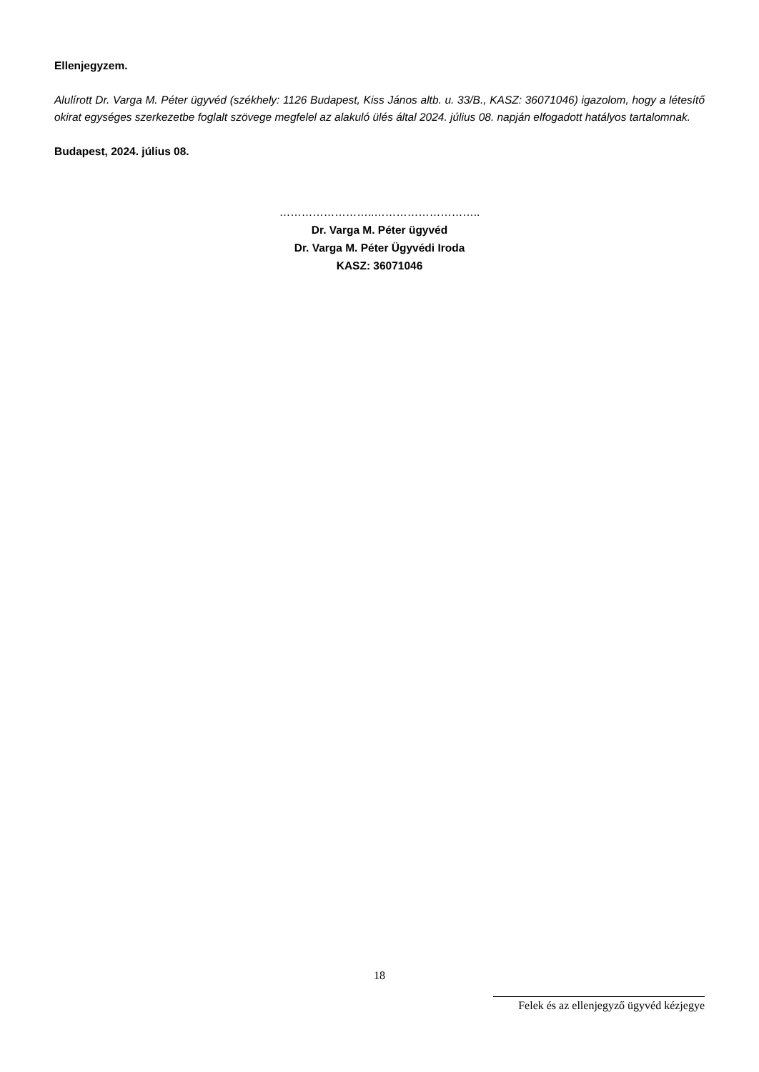Ellenjegyzem.
Alulírott Dr. Varga M. Péter ügyvéd (székhely: 1126 Budapest, Kiss János altb. u. 33/B., KASZ: 36071046) igazolom, hogy a létesítő okirat egységes szerkezetbe foglalt szövege megfelel az alakuló ülés által 2024. július 08. napján elfogadott hatályos tartalomnak.
Budapest, 2024. július 08.
……………………..………………………..
Dr. Varga M. Péter ügyvéd
Dr. Varga M. Péter Ügyvédi Iroda
KASZ: 36071046
18
Felek és az ellenjegyző ügyvéd kézjegye